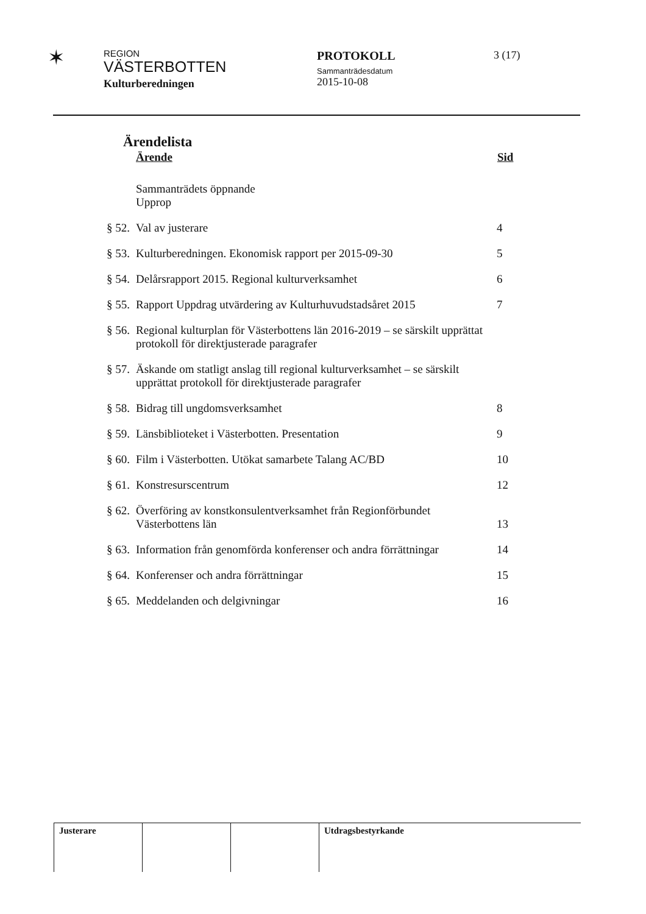✶
REGION
VÄSTERBOTTEN
Kulturberedningen
PROTOKOLL
Sammanträdesdatum
2015-10-08
3 (17)
Ärendelista
| Ärende | | Sid |
| --- | --- | --- |
| | Sammanträdets öppnande Upprop | |
| § 52. | Val av justerare | 4 |
| § 53. | Kulturberedningen. Ekonomisk rapport per 2015-09-30 | 5 |
| § 54. | Delårsrapport 2015. Regional kulturverksamhet | 6 |
| § 55. | Rapport Uppdrag utvärdering av Kulturhuvudstadsåret 2015 | 7 |
| § 56. | Regional kulturplan för Västerbottens län 2016-2019 – se särskilt upprättat protokoll för direktjusterade paragrafer | |
| § 57. | Äskande om statligt anslag till regional kulturverksamhet – se särskilt upprättat protokoll för direktjusterade paragrafer | |
| § 58. | Bidrag till ungdomsverksamhet | 8 |
| § 59. | Länsbiblioteket i Västerbotten. Presentation | 9 |
| § 60. | Film i Västerbotten. Utökat samarbete Talang AC/BD | 10 |
| § 61. | Konstresurscentrum | 12 |
| § 62. | Överföring av konstkonsulentverksamhet från Regionförbundet Västerbottens län | 13 |
| § 63. | Information från genomförda konferenser och andra förrättningar | 14 |
| § 64. | Konferenser och andra förrättningar | 15 |
| § 65. | Meddelanden och delgivningar | 16 |
Justerare Utdragsbestyrkande